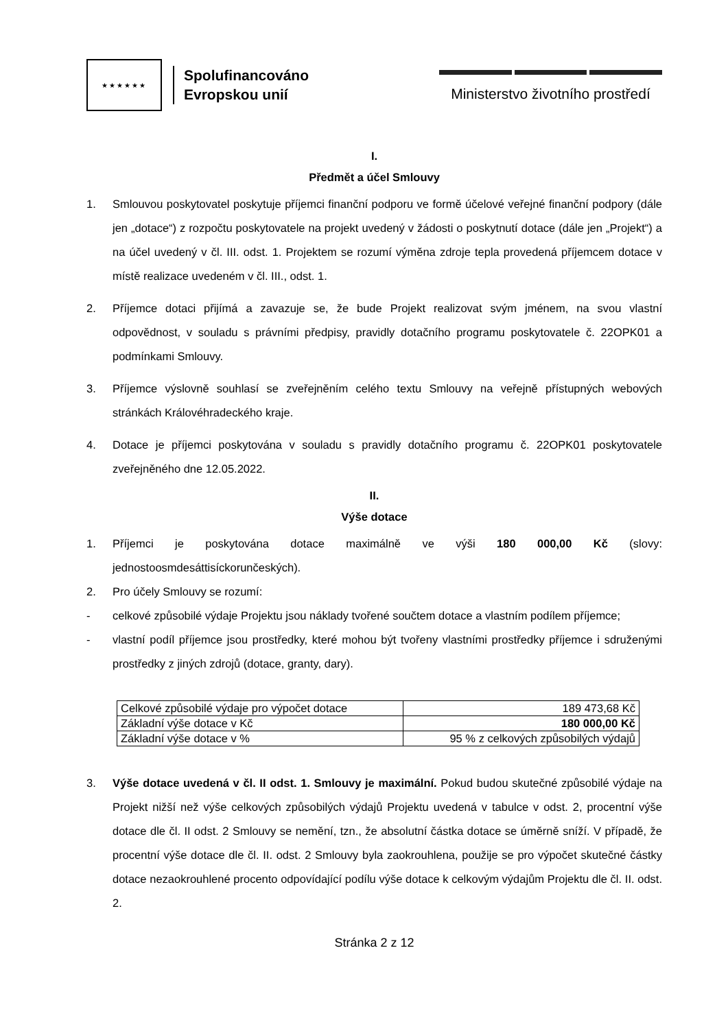★★★★★★
Spolufinancováno
Evropskou unií
Ministerstvo životního prostředí
I.
Předmět a účel Smlouvy
1. Smlouvou poskytovatel poskytuje příjemci finanční podporu ve formě účelové veřejné finanční podpory (dále jen „dotace“) z rozpočtu poskytovatele na projekt uvedený v žádosti o poskytnutí dotace (dále jen „Projekt“) a na účel uvedený v čl. III. odst. 1. Projektem se rozumí výměna zdroje tepla provedená příjemcem dotace v místě realizace uvedeném v čl. III., odst. 1.
2. Příjemce dotaci přijímá a zavazuje se, že bude Projekt realizovat svým jménem, na svou vlastní odpovědnost, v souladu s právními předpisy, pravidly dotačního programu poskytovatele č. 22OPK01 a podmínkami Smlouvy.
3. Příjemce výslovně souhlasí se zveřejněním celého textu Smlouvy na veřejně přístupných webových stránkách Královéhradeckého kraje.
4. Dotace je příjemci poskytována v souladu s pravidly dotačního programu č. 22OPK01 poskytovatele zveřejněného dne 12.05.2022.
II.
Výše dotace
1. Příjemci je poskytována dotace maximálně ve výši 180 000,00 Kč (slovy: jednostoosmdesáttisíckorunčeských).
2. Pro účely Smlouvy se rozumí:
- celkové způsobilé výdaje Projektu jsou náklady tvořené součtem dotace a vlastním podílem příjemce;
- vlastní podíl příjemce jsou prostředky, které mohou být tvořeny vlastními prostředky příjemce i sdruženými prostředky z jiných zdrojů (dotace, granty, dary).
| Celkové způsobilé výdaje pro výpočet dotace | 189 473,68 Kč |
| Základní výše dotace v Kč | 180 000,00 Kč |
| Základní výše dotace v % | 95 % z celkových způsobilých výdajů |
3. Výše dotace uvedená v čl. II odst. 1. Smlouvy je maximální. Pokud budou skutečné způsobilé výdaje na Projekt nižší než výše celkových způsobilých výdajů Projektu uvedená v tabulce v odst. 2, procentní výše dotace dle čl. II odst. 2 Smlouvy se nemění, tzn., že absolutní částka dotace se úměrně sníží. V případě, že procentní výše dotace dle čl. II. odst. 2 Smlouvy byla zaokrouhlena, použije se pro výpočet skutečné částky dotace nezaokrouhlené procento odpovídající podílu výše dotace k celkovým výdajům Projektu dle čl. II. odst. 2.
Stránka 2 z 12